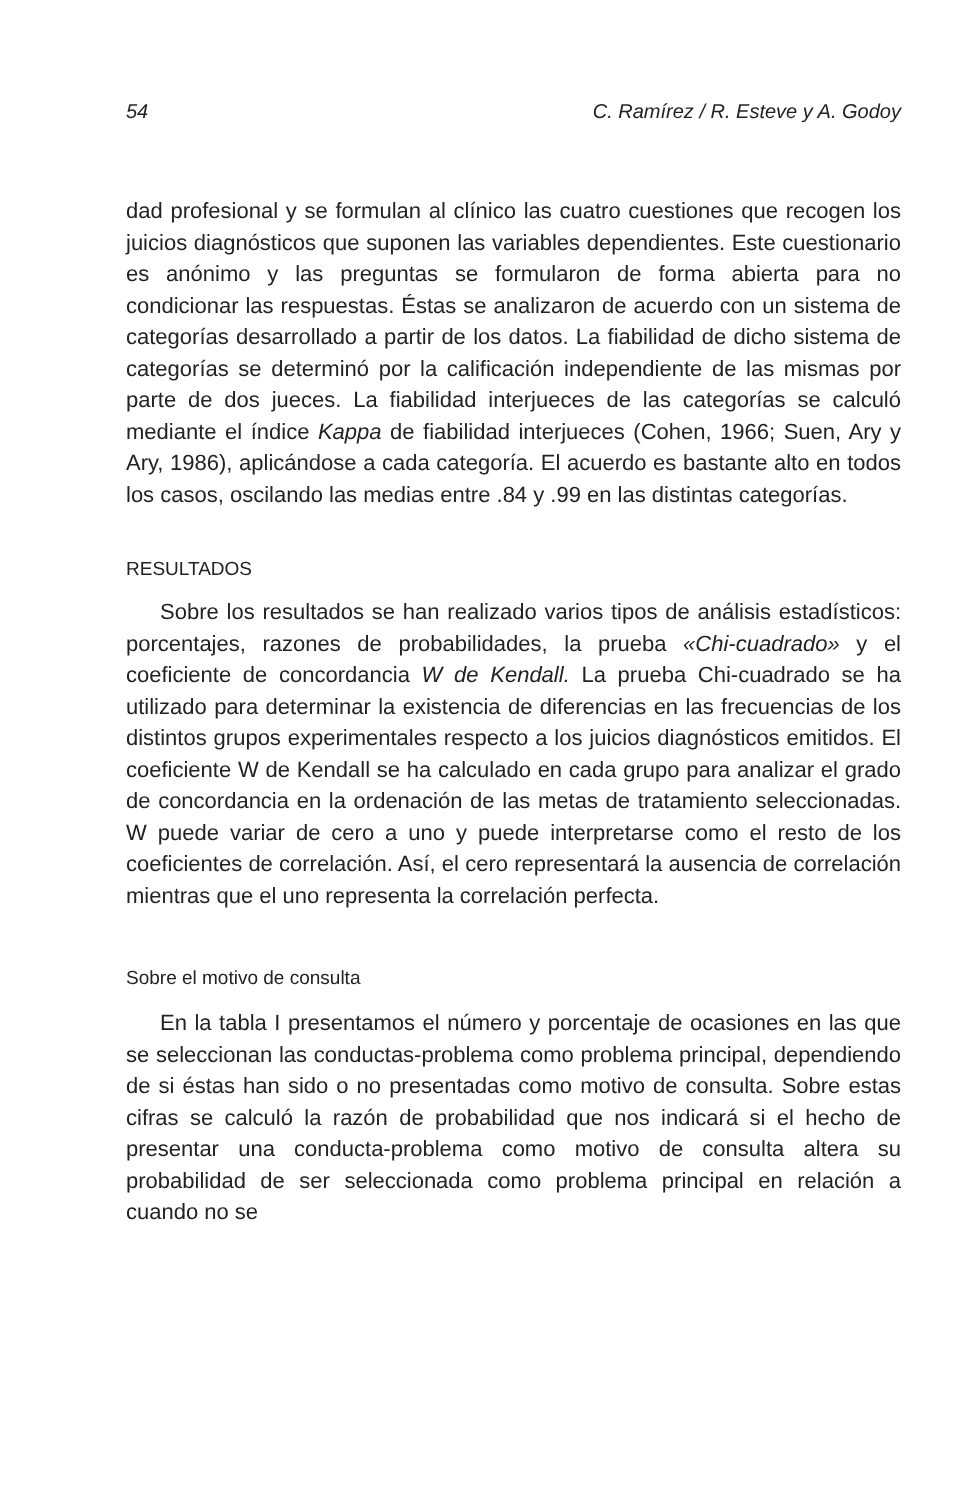54 C. Ramírez / R. Esteve y A. Godoy
dad profesional y se formulan al clínico las cuatro cuestiones que recogen los juicios diagnósticos que suponen las variables dependientes. Este cuestionario es anónimo y las preguntas se formularon de forma abierta para no condicionar las respuestas. Éstas se analizaron de acuerdo con un sistema de categorías desarrollado a partir de los datos. La fiabilidad de dicho sistema de categorías se determinó por la calificación independiente de las mismas por parte de dos jueces. La fiabilidad interjueces de las categorías se calculó mediante el índice Kappa de fiabilidad interjueces (Cohen, 1966; Suen, Ary y Ary, 1986), aplicándose a cada categoría. El acuerdo es bastante alto en todos los casos, oscilando las medias entre .84 y .99 en las distintas categorías.
RESULTADOS
Sobre los resultados se han realizado varios tipos de análisis estadísticos: porcentajes, razones de probabilidades, la prueba «Chi-cuadrado» y el coeficiente de concordancia W de Kendall. La prueba Chi-cuadrado se ha utilizado para determinar la existencia de diferencias en las frecuencias de los distintos grupos experimentales respecto a los juicios diagnósticos emitidos. El coeficiente W de Kendall se ha calculado en cada grupo para analizar el grado de concordancia en la ordenación de las metas de tratamiento seleccionadas. W puede variar de cero a uno y puede interpretarse como el resto de los coeficientes de correlación. Así, el cero representará la ausencia de correlación mientras que el uno representa la correlación perfecta.
Sobre el motivo de consulta
En la tabla I presentamos el número y porcentaje de ocasiones en las que se seleccionan las conductas-problema como problema principal, dependiendo de si éstas han sido o no presentadas como motivo de consulta. Sobre estas cifras se calculó la razón de probabilidad que nos indicará si el hecho de presentar una conducta-problema como motivo de consulta altera su probabilidad de ser seleccionada como problema principal en relación a cuando no se